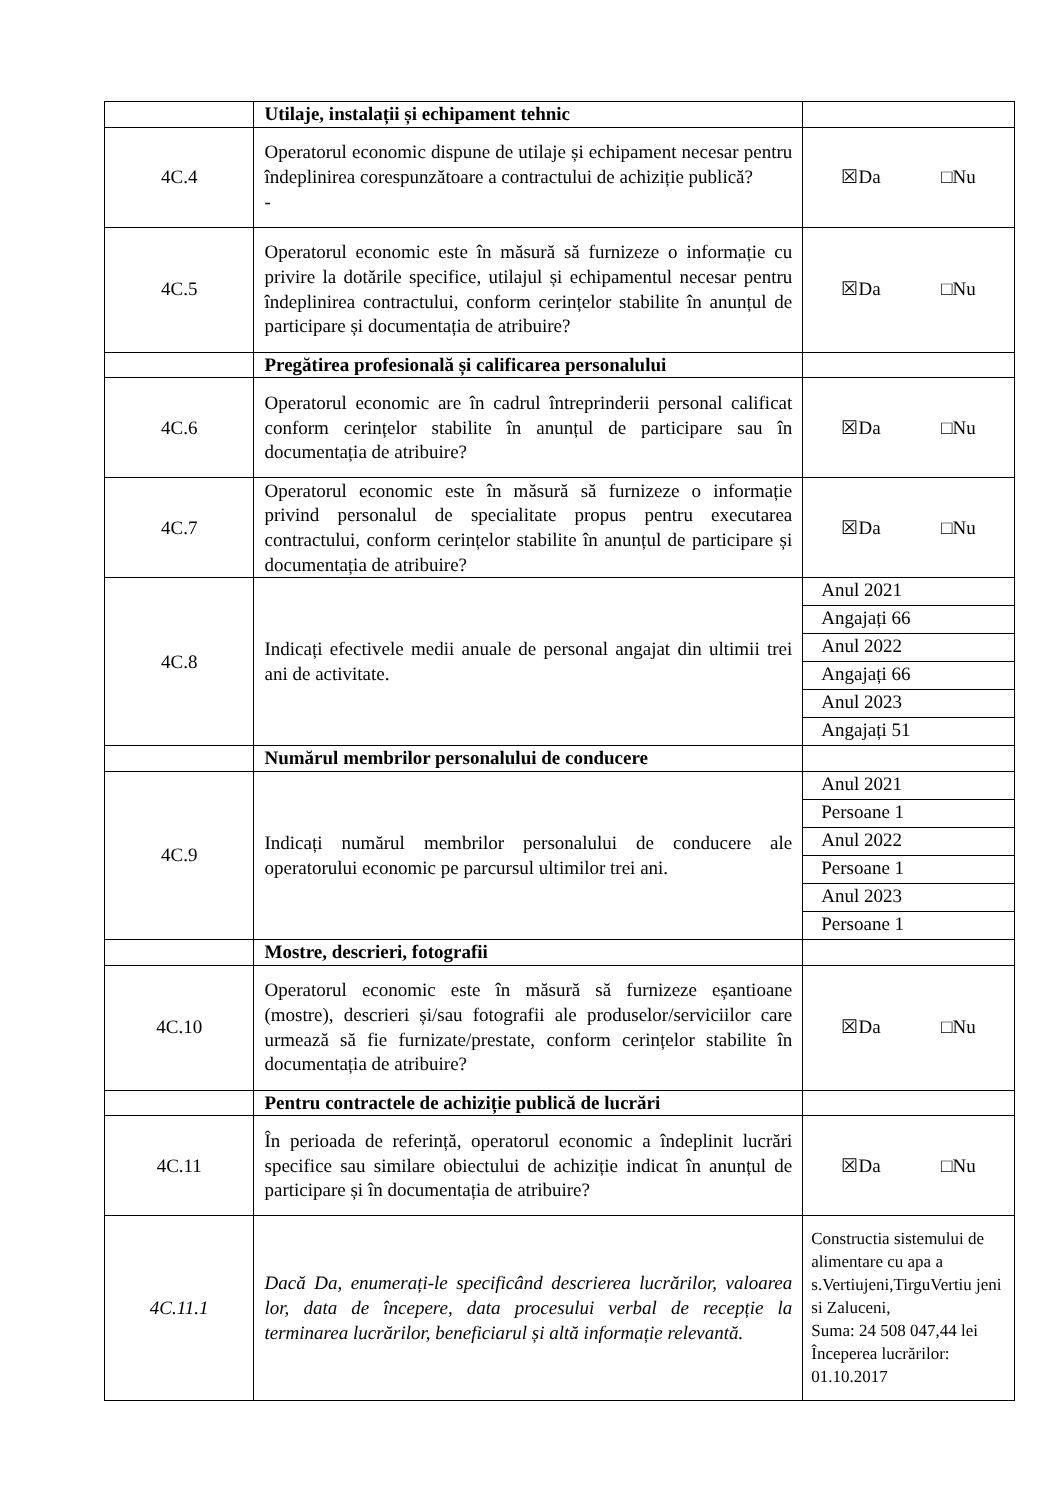| | Utilaje, instalații și echipament tehnic | |
| 4C.4 | Operatorul economic dispune de utilaje și echipament necesar pentru îndeplinirea corespunzătoare a contractului de achiziție publică? - | ☒Da □Nu |
| 4C.5 | Operatorul economic este în măsură să furnizeze o informație cu privire la dotările specifice, utilajul și echipamentul necesar pentru îndeplinirea contractului, conform cerințelor stabilite în anunțul de participare și documentația de atribuire? | ☒Da □Nu |
| | Pregătirea profesională și calificarea personalului | |
| 4C.6 | Operatorul economic are în cadrul întreprinderii personal calificat conform cerințelor stabilite în anunțul de participare sau în documentația de atribuire? | ☒Da □Nu |
| 4C.7 | Operatorul economic este în măsură să furnizeze o informație privind personalul de specialitate propus pentru executarea contractului, conform cerințelor stabilite în anunțul de participare și documentația de atribuire? | ☒Da □Nu |
| 4C.8 | Indicați efectivele medii anuale de personal angajat din ultimii trei ani de activitate. | Anul 2021 Angajați 66 Anul 2022 Angajați 66 Anul 2023 Angajați 51 |
| | Numărul membrilor personalului de conducere | |
| 4C.9 | Indicați numărul membrilor personalului de conducere ale operatorului economic pe parcursul ultimilor trei ani. | Anul 2021 Persoane 1 Anul 2022 Persoane 1 Anul 2023 Persoane 1 |
| | Mostre, descrieri, fotografii | |
| 4C.10 | Operatorul economic este în măsură să furnizeze eșantioane (mostre), descrieri și/sau fotografii ale produselor/serviciilor care urmează să fie furnizate/prestate, conform cerințelor stabilite în documentația de atribuire? | ☒Da □Nu |
| | Pentru contractele de achiziție publică de lucrări | |
| 4C.11 | În perioada de referință, operatorul economic a îndeplinit lucrări specifice sau similare obiectului de achiziție indicat în anunțul de participare și în documentația de atribuire? | ☒Da □Nu |
| 4C.11.1 | Dacă Da, enumerați-le specificând descrierea lucrărilor, valoarea lor, data de începere, data procesului verbal de recepție la terminarea lucrărilor, beneficiarul și altă informație relevantă. | Constructia sistemului de alimentare cu apa a s.Vertiujeni,TirguVertiu jeni si Zaluceni, Suma: 24 508 047,44 lei Începerea lucrărilor: 01.10.2017 |